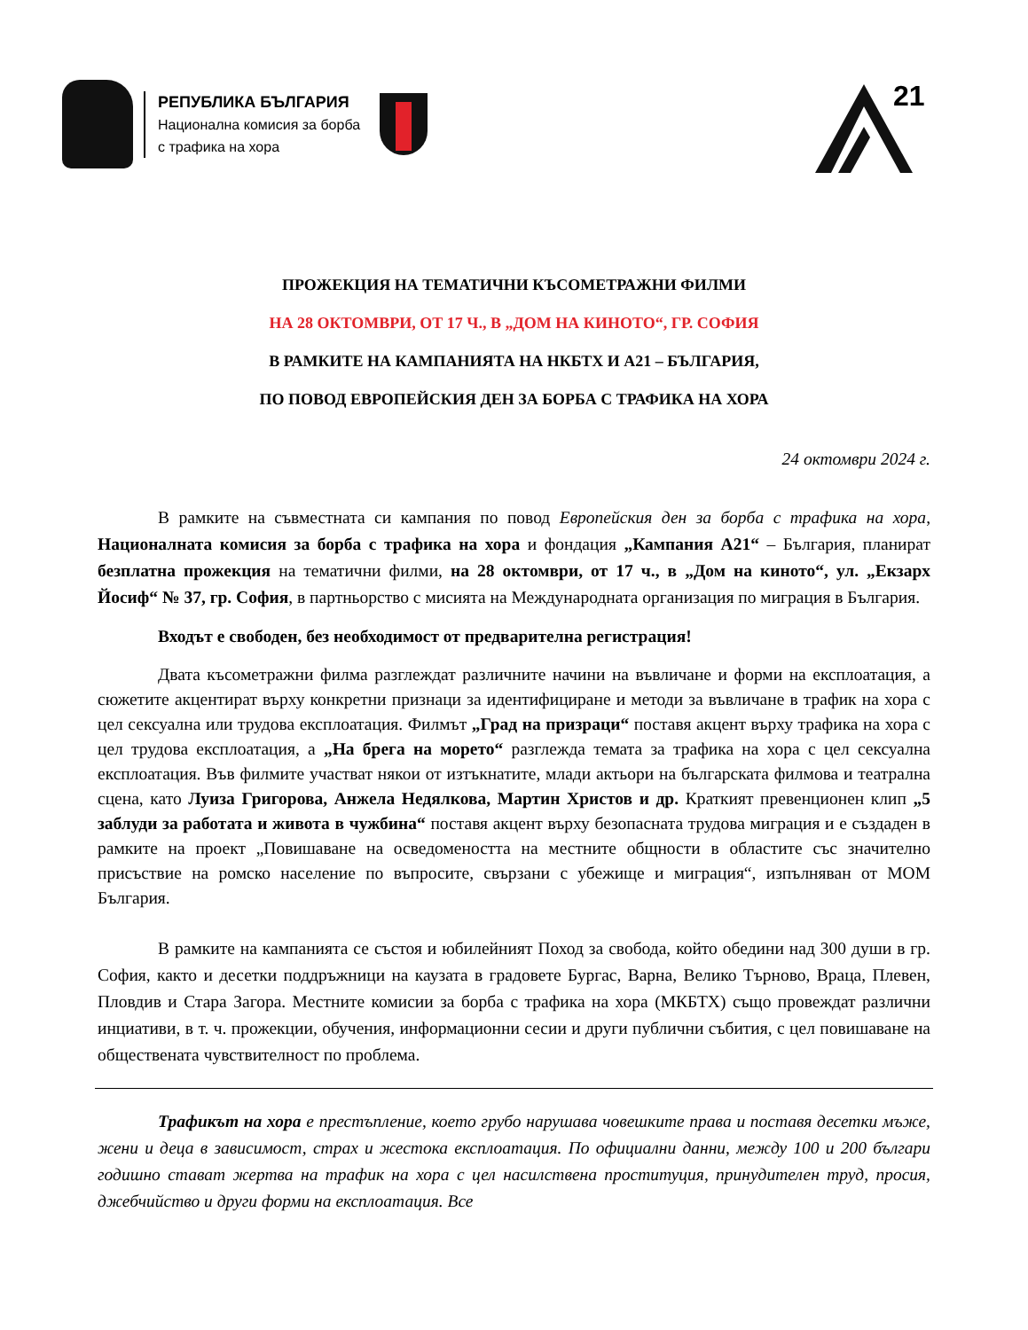РЕПУБЛИКА БЪЛГАРИЯ
Национална комисия за борба
с трафика на хора
21
ПРОЖЕКЦИЯ НА ТЕМАТИЧНИ КЪСОМЕТРАЖНИ ФИЛМИ
НА 28 ОКТОМВРИ, ОТ 17 Ч., В „ДОМ НА КИНОТО“, ГР. СОФИЯ
В РАМКИТЕ НА КАМПАНИЯТА НА НКБТХ И А21 – БЪЛГАРИЯ,
ПО ПОВОД ЕВРОПЕЙСКИЯ ДЕН ЗА БОРБА С ТРАФИКА НА ХОРА
24 октомври 2024 г.
В рамките на съвместната си кампания по повод Европейския ден за борба с трафика на хора, Националната комисия за борба с трафика на хора и фондация „Кампания А21“ – България, планират безплатна прожекция на тематични филми, на 28 октомври, от 17 ч., в „Дом на киното“, ул. „Екзарх Йосиф“ № 37, гр. София, в партньорство с мисията на Международната организация по миграция в България.
Входът е свободен, без необходимост от предварителна регистрация!
Двата късометражни филма разглеждат различните начини на въвличане и форми на експлоатация, а сюжетите акцентират върху конкретни признаци за идентифициране и методи за въвличане в трафик на хора с цел сексуална или трудова експлоатация. Филмът „Град на призраци“ поставя акцент върху трафика на хора с цел трудова експлоатация, а „На брега на морето“ разглежда темата за трафика на хора с цел сексуална експлоатация. Във филмите участват някои от изтъкнатите, млади актьори на българската филмова и театрална сцена, като Луиза Григорова, Анжела Недялкова, Мартин Христов и др. Краткият превенционен клип „5 заблуди за работата и живота в чужбина“ поставя акцент върху безопасната трудова миграция и е създаден в рамките на проект „Повишаване на осведомеността на местните общности в областите със значително присъствие на ромско население по въпросите, свързани с убежище и миграция“, изпълняван от МОМ България.
В рамките на кампанията се състоя и юбилейният Поход за свобода, който обедини над 300 души в гр. София, както и десетки поддръжници на каузата в градовете Бургас, Варна, Велико Търново, Враца, Плевен, Пловдив и Стара Загора. Местните комисии за борба с трафика на хора (МКБТХ) също провеждат различни инциативи, в т. ч. прожекции, обучения, информационни сесии и други публични събития, с цел повишаване на обществената чувствителност по проблема.
Трафикът на хора е престъпление, което грубо нарушава човешките права и поставя десетки мъже, жени и деца в зависимост, страх и жестока експлоатация. По официални данни, между 100 и 200 българи годишно стават жертва на трафик на хора с цел насилствена проституция, принудителен труд, просия, джебчийство и други форми на експлоатация. Все